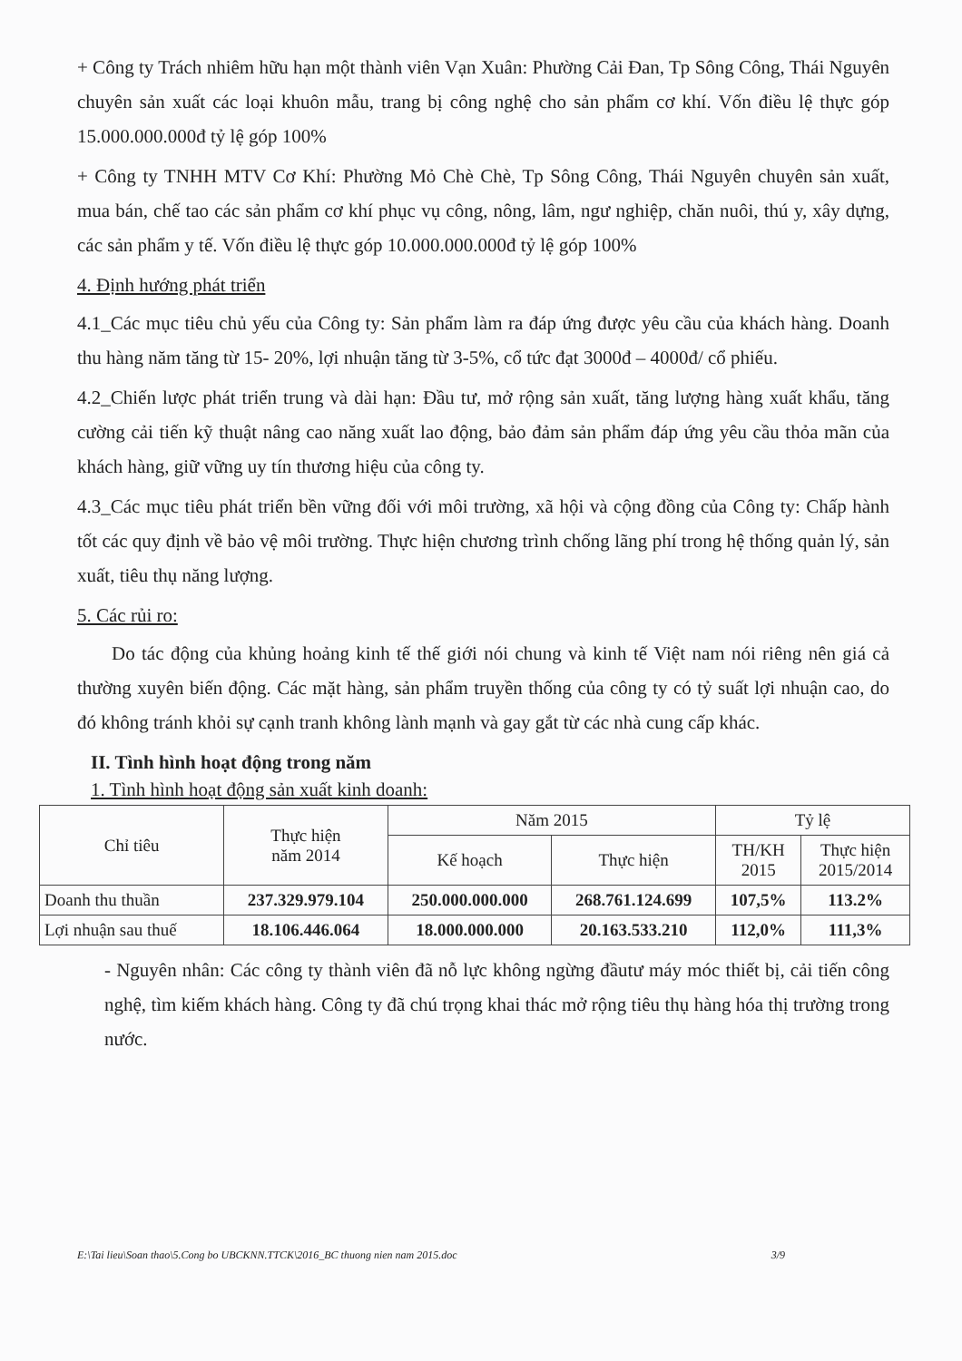+ Công ty Trách nhiêm hữu hạn một thành viên Vạn Xuân: Phường Cải Đan, Tp Sông Công, Thái Nguyên chuyên sản xuất các loại khuôn mẫu, trang bị công nghệ cho sản phẩm cơ khí. Vốn điều lệ thực góp 15.000.000.000đ tỷ lệ góp 100%
+ Công ty TNHH MTV Cơ Khí: Phường Mỏ Chè Chè, Tp Sông Công, Thái Nguyên chuyên sản xuất, mua bán, chế tao các sản phẩm cơ khí phục vụ công, nông, lâm, ngư nghiệp, chăn nuôi, thú y, xây dựng, các sản phẩm y tế. Vốn điều lệ thực góp 10.000.000.000đ tỷ lệ góp 100%
4. Định hướng phát triển
4.1_Các mục tiêu chủ yếu của Công ty: Sản phẩm làm ra đáp ứng được yêu cầu của khách hàng. Doanh thu hàng năm tăng từ 15- 20%, lợi nhuận tăng từ 3-5%, cổ tức đạt 3000đ – 4000đ/ cổ phiếu.
4.2_Chiến lược phát triển trung và dài hạn: Đầu tư, mở rộng sản xuất, tăng lượng hàng xuất khẩu, tăng cường cải tiến kỹ thuật nâng cao năng xuất lao động, bảo đảm sản phẩm đáp ứng yêu cầu thỏa mãn của khách hàng, giữ vững uy tín thương hiệu của công ty.
4.3_Các mục tiêu phát triển bền vững đối với môi trường, xã hội và cộng đồng của Công ty: Chấp hành tốt các quy định về bảo vệ môi trường. Thực hiện chương trình chống lãng phí trong hệ thống quản lý, sản xuất, tiêu thụ năng lượng.
5. Các rủi ro:
Do tác động của khủng hoảng kinh tế thế giới nói chung và kinh tế Việt nam nói riêng nên giá cả thường xuyên biến động. Các mặt hàng, sản phẩm truyền thống của công ty có tỷ suất lợi nhuận cao, do đó không tránh khỏi sự cạnh tranh không lành mạnh và gay gắt từ các nhà cung cấp khác.
II. Tình hình hoạt động trong năm
1. Tình hình hoạt động sản xuất kinh doanh:
| Chỉ tiêu | Thực hiện năm 2014 | Năm 2015 | | Tỷ lệ | |
| --- | --- | --- | --- | --- | --- |
| | | Kế hoạch | Thực hiện | TH/KH 2015 | Thực hiện 2015/2014 |
| Doanh thu thuần | 237.329.979.104 | 250.000.000.000 | 268.761.124.699 | 107,5% | 113.2% |
| Lợi nhuận sau thuế | 18.106.446.064 | 18.000.000.000 | 20.163.533.210 | 112,0% | 111,3% |
- Nguyên nhân: Các công ty thành viên đã nỗ lực không ngừng đầutư máy móc thiết bị, cải tiến công nghệ, tìm kiếm khách hàng. Công ty đã chú trọng khai thác mở rộng tiêu thụ hàng hóa thị trường trong nước.
E:\Tai lieu\Soan thao\5.Cong bo UBCKNN.TTCK\2016_BC thuong nien nam 2015.doc 3/9